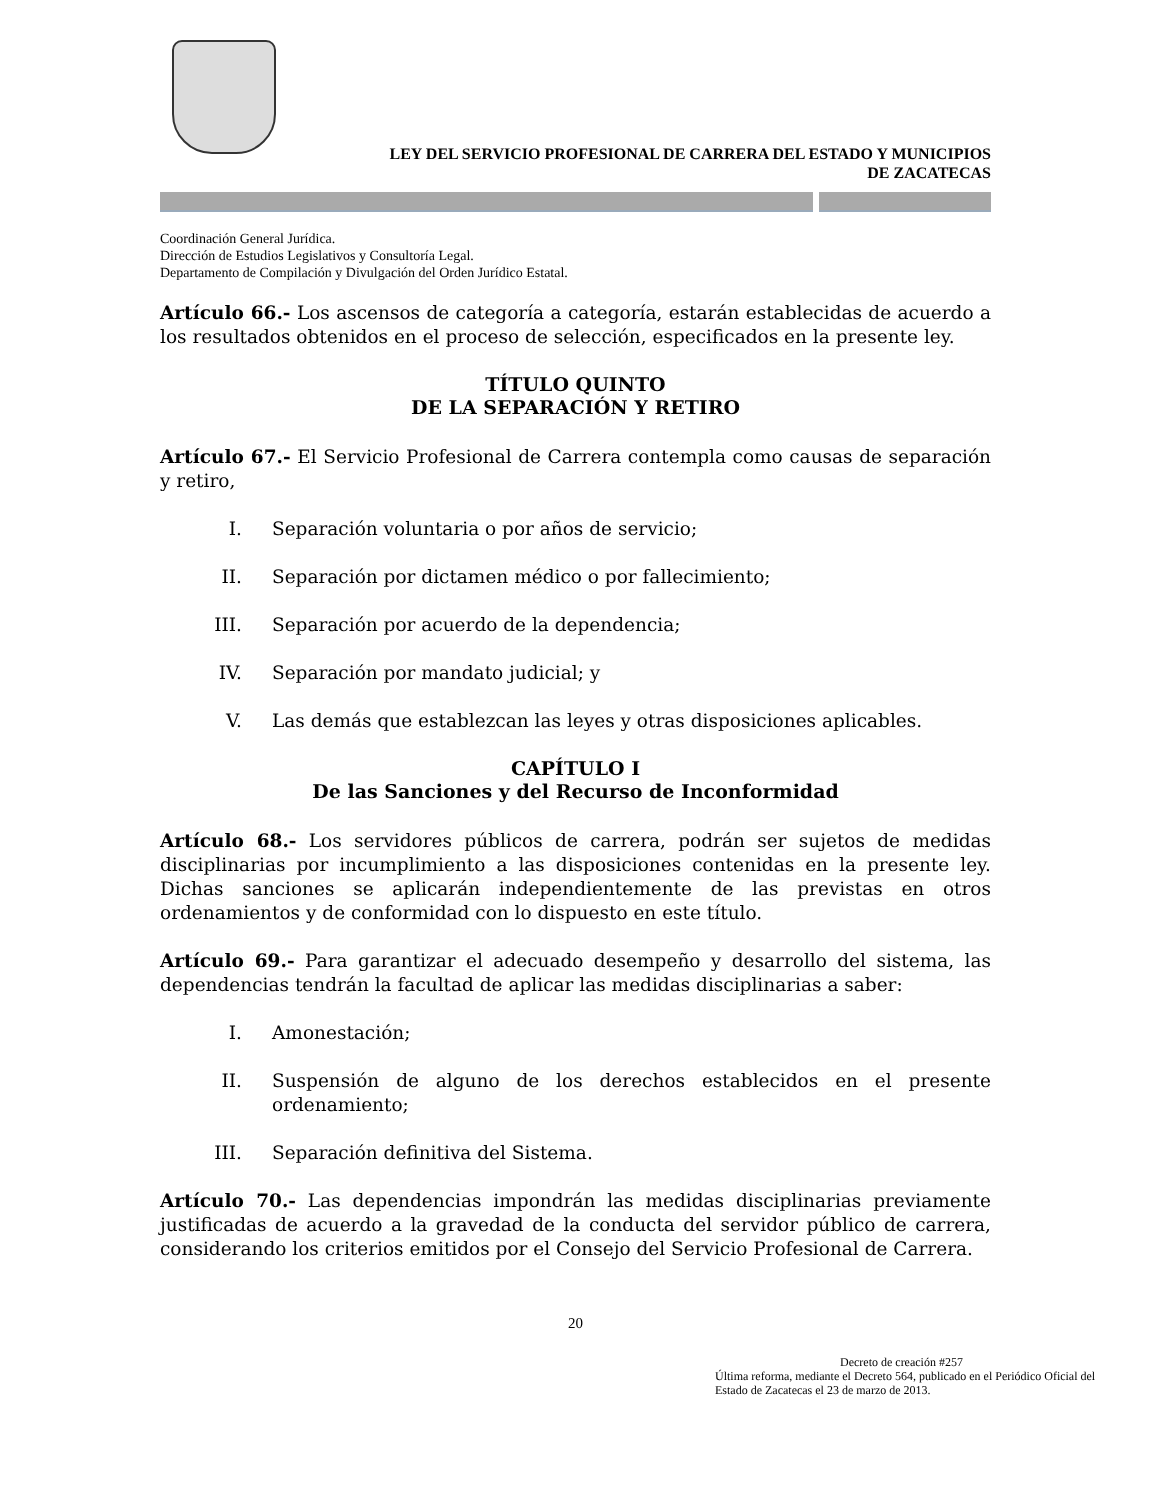LEY DEL SERVICIO PROFESIONAL DE CARRERA DEL ESTADO Y MUNICIPIOS
DE ZACATECAS
Coordinación General Jurídica.
Dirección de Estudios Legislativos y Consultoría Legal.
Departamento de Compilación y Divulgación del Orden Jurídico Estatal.
Artículo 66.- Los ascensos de categoría a categoría, estarán establecidas de acuerdo a los resultados obtenidos en el proceso de selección, especificados en la presente ley.
TÍTULO QUINTO
DE LA SEPARACIÓN Y RETIRO
Artículo 67.- El Servicio Profesional de Carrera contempla como causas de separación y retiro,
I. Separación voluntaria o por años de servicio;
II. Separación por dictamen médico o por fallecimiento;
III. Separación por acuerdo de la dependencia;
IV. Separación por mandato judicial; y
V. Las demás que establezcan las leyes y otras disposiciones aplicables.
CAPÍTULO I
De las Sanciones y del Recurso de Inconformidad
Artículo 68.- Los servidores públicos de carrera, podrán ser sujetos de medidas disciplinarias por incumplimiento a las disposiciones contenidas en la presente ley. Dichas sanciones se aplicarán independientemente de las previstas en otros ordenamientos y de conformidad con lo dispuesto en este título.
Artículo 69.- Para garantizar el adecuado desempeño y desarrollo del sistema, las dependencias tendrán la facultad de aplicar las medidas disciplinarias a saber:
I. Amonestación;
II. Suspensión de alguno de los derechos establecidos en el presente ordenamiento;
III. Separación definitiva del Sistema.
Artículo 70.- Las dependencias impondrán las medidas disciplinarias previamente justificadas de acuerdo a la gravedad de la conducta del servidor público de carrera, considerando los criterios emitidos por el Consejo del Servicio Profesional de Carrera.
20
Decreto de creación #257
Última reforma, mediante el Decreto 564, publicado en el Periódico Oficial del Estado de Zacatecas el 23 de marzo de 2013.